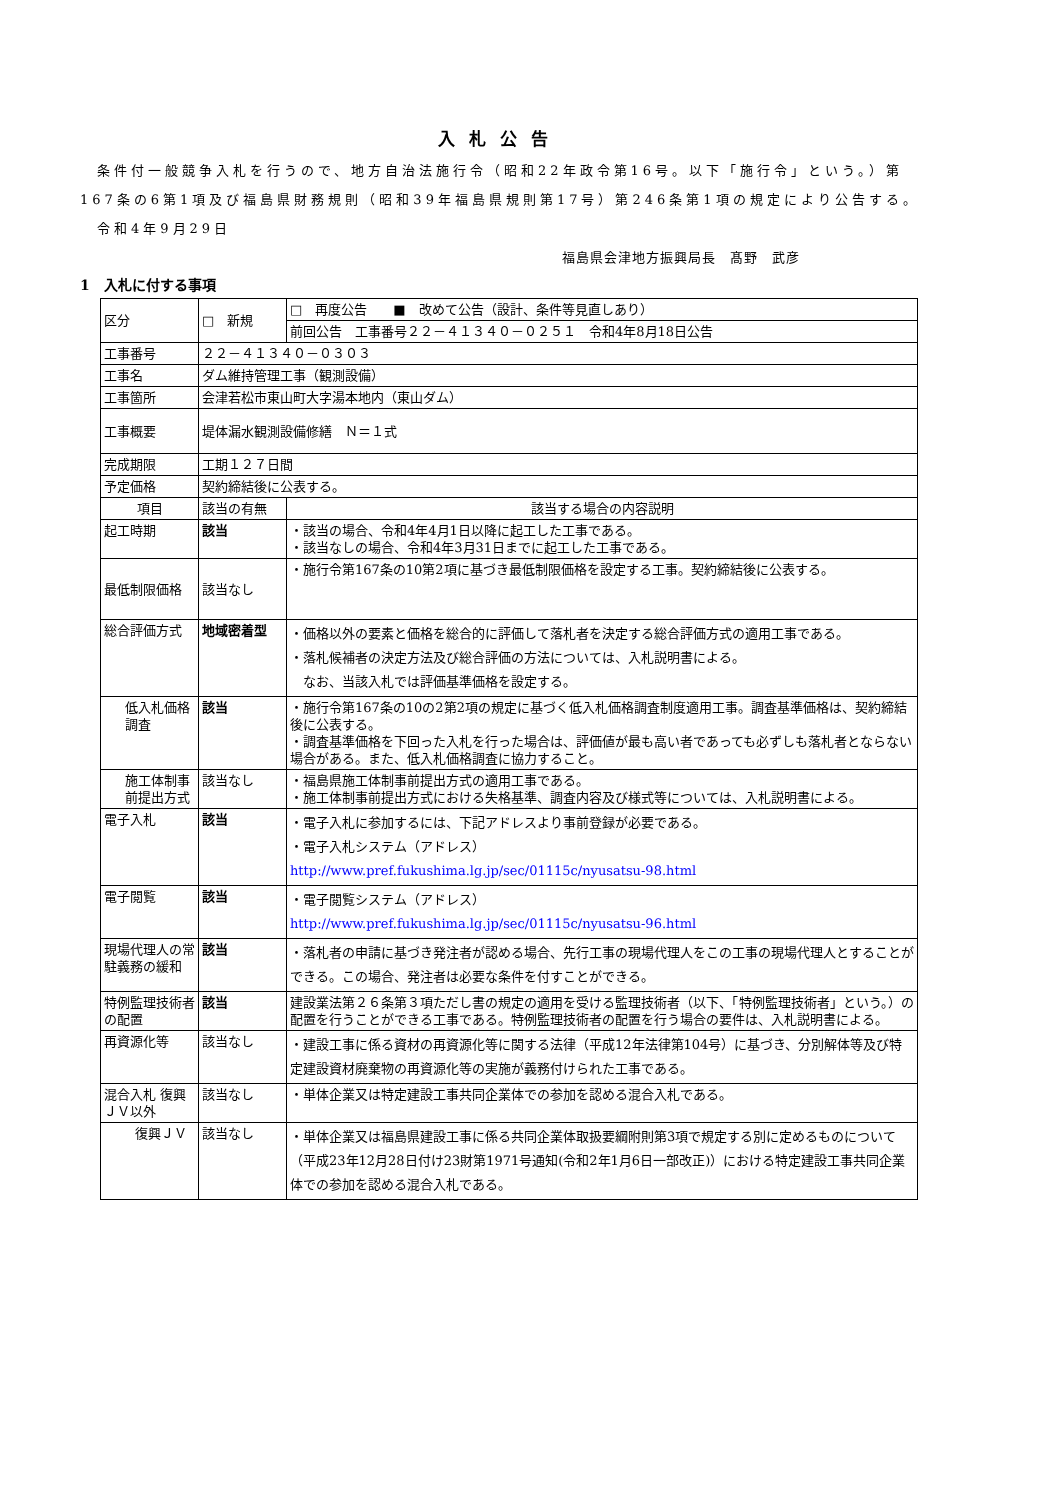入札公告
　条件付一般競争入札を行うので、地方自治法施行令（昭和22年政令第16号。以下「施行令」という。）第167条の6第1項及び福島県財務規則（昭和39年福島県規則第17号）第246条第1項の規定により公告する。
　令和4年9月29日
福島県会津地方振興局長　髙野　武彦
1　入札に付する事項
| 区分 | □ 新規 | □ 再度公告 ■ 改めて公告（設計、条件等見直しあり） |
| | | 前回公告 工事番号２２－４１３４０－０２５１ 令和4年8月18日公告 |
| 工事番号 | ２２－４１３４０－０３０３ | |
| 工事名 | ダム維持管理工事（観測設備） | |
| 工事箇所 | 会津若松市東山町大字湯本地内（東山ダム） | |
| 工事概要 | 堤体漏水観測設備修繕 Ｎ＝１式 | |
| 完成期限 | 工期１２７日間 | |
| 予定価格 | 契約締結後に公表する。 | |
| 項目 | 該当の有無 | 該当する場合の内容説明 |
| 起工時期 | 該当 | ・該当の場合、令和4年4月1日以降に起工した工事である。 ・該当なしの場合、令和4年3月31日までに起工した工事である。 |
| 最低制限価格 | 該当なし | ・施行令第167条の10第2項に基づき最低制限価格を設定する工事。契約締結後に公表する。 |
| 総合評価方式 | 地域密着型 | ・価格以外の要素と価格を総合的に評価して落札者を決定する総合評価方式の適用工事である。 ・落札候補者の決定方法及び総合評価の方法については、入札説明書による。 なお、当該入札では評価基準価格を設定する。 |
| 低入札価格調査 | 該当 | ・施行令第167条の10の2第2項の規定に基づく低入札価格調査制度適用工事。調査基準価格は、契約締結後に公表する。 ・調査基準価格を下回った入札を行った場合は、評価値が最も高い者であっても必ずしも落札者とならない場合がある。また、低入札価格調査に協力すること。 |
| 施工体制事前提出方式 | 該当なし | ・福島県施工体制事前提出方式の適用工事である。 ・施工体制事前提出方式における失格基準、調査内容及び様式等については、入札説明書による。 |
| 電子入札 | 該当 | ・電子入札に参加するには、下記アドレスより事前登録が必要である。 ・電子入札システム（アドレス） http://www.pref.fukushima.lg.jp/sec/01115c/nyusatsu-98.html |
| 電子閲覧 | 該当 | ・電子閲覧システム（アドレス） http://www.pref.fukushima.lg.jp/sec/01115c/nyusatsu-96.html |
| 現場代理人の常駐義務の緩和 | 該当 | ・落札者の申請に基づき発注者が認める場合、先行工事の現場代理人をこの工事の現場代理人とすることができる。この場合、発注者は必要な条件を付すことができる。 |
| 特例監理技術者の配置 | 該当 | 建設業法第２６条第３項ただし書の規定の適用を受ける監理技術者（以下、「特例監理技術者」という。）の配置を行うことができる工事である。特例監理技術者の配置を行う場合の要件は、入札説明書による。 |
| 再資源化等 | 該当なし | ・建設工事に係る資材の再資源化等に関する法律（平成12年法律第104号）に基づき、分別解体等及び特定建設資材廃棄物の再資源化等の実施が義務付けられた工事である。 |
| 混合入札 復興ＪＶ以外 | 該当なし | ・単体企業又は特定建設工事共同企業体での参加を認める混合入札である。 |
| 復興ＪＶ | 該当なし | ・単体企業又は福島県建設工事に係る共同企業体取扱要綱附則第3項で規定する別に定めるものについて（平成23年12月28日付け23財第1971号通知(令和2年1月6日一部改正)）における特定建設工事共同企業体での参加を認める混合入札である。 |